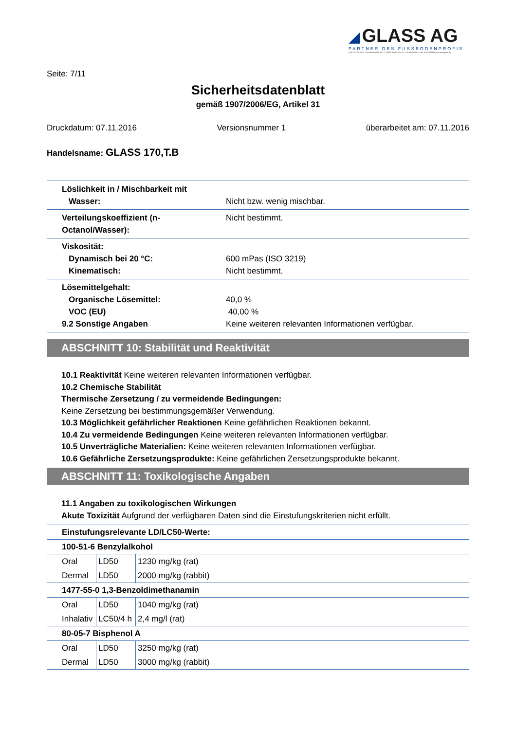◢ GLASS AG
PARTNER DES FUSSBODENPROFIS
KURT GLASS AG • Gewerbestraße 13 • D-79258 Feldkirch • Tel.: 07633/958060 • Fax: 07633/9580626 • www.glass.ag
Seite: 7/11
Sicherheitsdatenblatt
gemäß 1907/2006/EG, Artikel 31
Druckdatum: 07.11.2016 Versionsnummer 1 überarbeitet am: 07.11.2016
Handelsname: GLASS 170,T.B
| Löslichkeit in / Mischbarkeit mit Wasser: | Nicht bzw. wenig mischbar. |
| Verteilungskoeffizient (n-Octanol/Wasser): | Nicht bestimmt. |
| Viskosität: Dynamisch bei 20 °C: Kinematisch: | 600 mPas (ISO 3219) Nicht bestimmt. |
| Lösemittelgehalt: Organische Lösemittel: VOC (EU) 9.2 Sonstige Angaben | 40,0 % 40,00 % Keine weiteren relevanten Informationen verfügbar. |
ABSCHNITT 10: Stabilität und Reaktivität
10.1 Reaktivität Keine weiteren relevanten Informationen verfügbar.
10.2 Chemische Stabilität
Thermische Zersetzung / zu vermeidende Bedingungen:
Keine Zersetzung bei bestimmungsgemäßer Verwendung.
10.3 Möglichkeit gefährlicher Reaktionen Keine gefährlichen Reaktionen bekannt.
10.4 Zu vermeidende Bedingungen Keine weiteren relevanten Informationen verfügbar.
10.5 Unverträgliche Materialien: Keine weiteren relevanten Informationen verfügbar.
10.6 Gefährliche Zersetzungsprodukte: Keine gefährlichen Zersetzungsprodukte bekannt.
ABSCHNITT 11: Toxikologische Angaben
11.1 Angaben zu toxikologischen Wirkungen
Akute Toxizität Aufgrund der verfügbaren Daten sind die Einstufungskriterien nicht erfüllt.
| Einstufungsrelevante LD/LC50-Werte: | | |
| 100-51-6 Benzylalkohol | | |
| Oral | LD50 | 1230 mg/kg (rat) |
| Dermal | LD50 | 2000 mg/kg (rabbit) |
| 1477-55-0 1,3-Benzoldimethanamin | | |
| Oral | LD50 | 1040 mg/kg (rat) |
| Inhalativ | LC50/4 h | 2,4 mg/l (rat) |
| 80-05-7 Bisphenol A | | |
| Oral | LD50 | 3250 mg/kg (rat) |
| Dermal | LD50 | 3000 mg/kg (rabbit) |